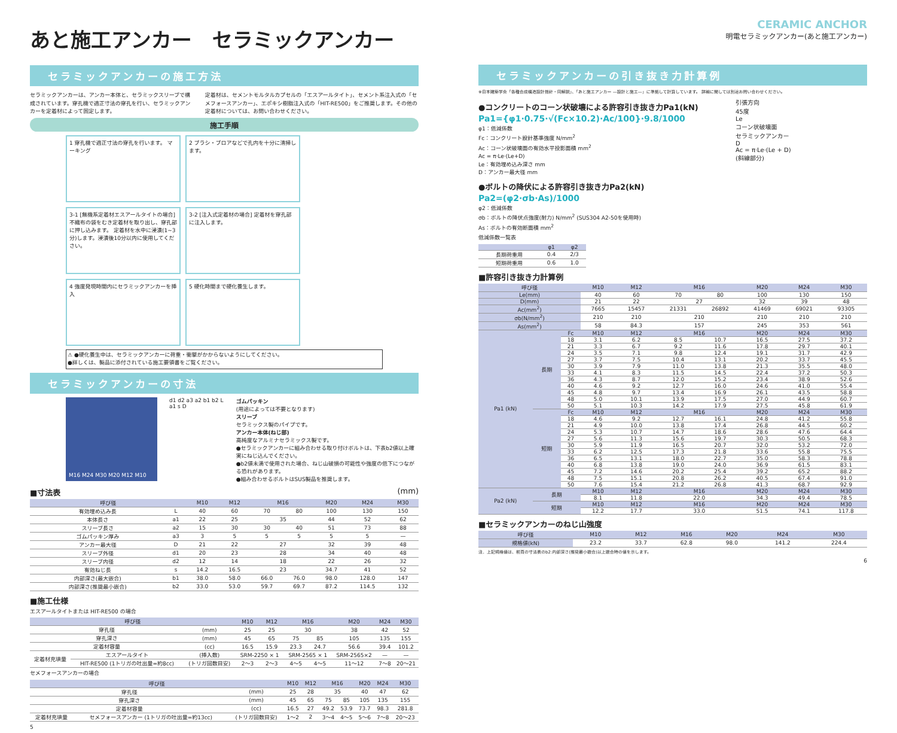あと施工アンカー　セラミックアンカー
セラミックアンカーの施工方法
セラミックアンカーは、アンカー本体と、セラミックスリーブで構成されています。穿孔機で適正寸法の穿孔を行い、セラミックアンカーを定着材によって固定します。
定着材は、セメントモルタルカプセルの「エスアールタイト」、セメント系注入式の「セメフォースアンカー」、エポキシ樹脂注入式の「HIT-RE500」をご推奨します。その他の定着材については、お問い合わせください。
施工手順
1 穿孔機で適正寸法の穿孔を行います。 マーキング
2 ブラシ・ブロアなどで孔内を十分に清掃します。
3-1 [無機系定着材エスアールタイトの場合] 不織布の袋をむき定着材を取り出し、穿孔部に押し込みます。 定着材を水中に浸漬(1~3分)します。浸漬後10分以内に使用してください。
3-2 [注入式定着材の場合] 定着材を穿孔部に注入します。
4 強度発現時間内にセラミックアンカーを挿入
5 硬化時間まで硬化養生します。
⚠ ●硬化養生中は、セラミックアンカーに荷重・衝撃がかからないようにしてください。
●詳しくは、製品に添付されている施工要領書をご覧ください。
セラミックアンカーの寸法
M16 M24 M30 M20 M12 M10
d1 d2 a3 a2 b1 b2 L a1 s D ゴムパッキン
(用途によっては不要となります)
スリーブ
セラミックス製のパイプです。
アンカー本体(ねじ部)
高純度なアルミナセラミックス製です。
●セラミックアンカーに組み合わせる取り付けボルトは、下表b2値以上確実にねじ込んでください。
●b2値未満で使用された場合、ねじ山破損の可能性や強度の低下につながる恐れがあります。
●組み合わせるボルトはSUS製品を推奨します。
■寸法表 (mm)
| 呼び径 | | M10 | M12 | M16 | | M20 | M24 | M30 |
| --- | --- | --- | --- | --- | --- | --- | --- | --- |
| 有効埋め込み長 | L | 40 | 60 | 70 | 80 | 100 | 130 | 150 |
| 本体長さ | a1 | 22 | 25 | 35 | | 44 | 52 | 62 |
| スリーブ長さ | a2 | 15 | 30 | 30 | 40 | 51 | 73 | 88 |
| ゴムパッキン厚み | a3 | 3 | 5 | 5 | 5 | 5 | 5 | — |
| アンカー最大径 | D | 21 | 22 | 27 | | 32 | 39 | 48 |
| スリーブ外径 | d1 | 20 | 23 | 28 | | 34 | 40 | 48 |
| スリーブ内径 | d2 | 12 | 14 | 18 | | 22 | 26 | 32 |
| 有効ねじ長 | s | 14.2 | 16.5 | 23 | | 34.7 | 41 | 52 |
| 内部深さ(最大嵌合) | b1 | 38.0 | 58.0 | 66.0 | 76.0 | 98.0 | 128.0 | 147 |
| 内部深さ(推奨最小嵌合) | b2 | 33.0 | 53.0 | 59.7 | 69.7 | 87.2 | 114.5 | 132 |
■施工仕様
エスアールタイトまたは HIT-RE500 の場合
| 呼び径 | | | M10 | M12 | M16 | | M20 | M24 | M30 |
| --- | --- | --- | --- | --- | --- | --- | --- | --- | --- |
| 穿孔径 | | (mm) | 25 | 25 | 30 | | 38 | 42 | 52 |
| 穿孔深さ | | (mm) | 45 | 65 | 75 | 85 | 105 | 135 | 155 |
| 定着材容量 | | (cc) | 16.5 | 15.9 | 23.3 | 24.7 | 56.6 | 39.4 | 101.2 |
| 定着材充填量 | エスアールタイト | (挿入数) | SRM-2250 × 1 | | SRM-2565 × 1 | | SRM-2565×2 | — | — |
| | HIT-RE500 (1トリガの吐出量=約8cc) | (トリガ回数目安) | 2～3 | 2～3 | 4～5 | 4～5 | 11～12 | 7～8 | 20～21 |
セメフォースアンカーの場合
| 呼び径 | | | M10 | M12 | M16 | | M20 | M24 | M30 |
| --- | --- | --- | --- | --- | --- | --- | --- | --- | --- |
| 穿孔径 | | (mm) | 25 | 28 | 35 | | 40 | 47 | 62 |
| 穿孔深さ | | (mm) | 45 | 65 | 75 | 85 | 105 | 135 | 155 |
| 定着材容量 | | (cc) | 16.5 | 27 | 49.2 | 53.9 | 73.7 | 98.3 | 281.8 |
| 定着材充填量 | セメフォースアンカー (1トリガの吐出量=約13cc) | (トリガ回数目安) | 1～2 | 2 | 3～4 | 4～5 | 5～6 | 7～8 | 20～23 |
5
CERAMIC ANCHOR
明電セラミックアンカー(あと施工アンカー)
セラミックアンカーの引き抜き力計算例
※日本建築学会「各種合成構造設計指針・同解説」、「あと施工アンカー —設計と施工—」に準拠して計算しています。 詳細に関しては別途お問い合わせください。
●コンクリートのコーン状破壊による許容引き抜き力Pa1(kN)
Pa1={φ1·0.75·√(Fc×10.2)·Ac/100}·9.8/1000
φ1：低減係数
Fc：コンクリート設計基準強度 N/mm<sup>2</sup>
Ac：コーン状破壊面の有効水平投影面積 mm<sup>2</sup>
Ac = π·Le·(Le+D)
Le：有効埋め込み深さ mm
D：アンカー最大径 mm
●ボルトの降伏による許容引き抜き力Pa2(kN)
Pa2=(φ2·σb·As)/1000
φ2：低減係数
σb：ボルトの降伏点強度(耐力) N/mm<sup>2</sup> (SUS304 A2-50を使用時)
As：ボルトの有効断面積 mm<sup>2</sup>
低減係数一覧表
| | φ1 | φ2 |
| --- | --- | --- |
| 長期荷重用 | 0.4 | 2/3 |
| 短期荷重用 | 0.6 | 1.0 |
引張方向
45度
Le
コーン状破壊面
セラミックアンカー
D
Ac = π·Le·(Le + D)
(斜線部分)
■許容引き抜き力計算例
| 呼び径 | | | M10 | M12 | M16 | | M20 | M24 | M30 |
| --- | --- | --- | --- | --- | --- | --- | --- | --- | --- |
| Le(mm) | | | 40 | 60 | 70 | 80 | 100 | 130 | 150 |
| D(mm) | | | 21 | 22 | 27 | | 32 | 39 | 48 |
| Ac(mm<sup>2</sup>) | | | 7665 | 15457 | 21331 | 26892 | 41469 | 69021 | 93305 |
| σb(N/mm<sup>2</sup>) | | | 210 | 210 | 210 | | 210 | 210 | 210 |
| As(mm<sup>2</sup>) | | | 58 | 84.3 | 157 | | 245 | 353 | 561 |
| Pa1 (kN) | 長期 | Fc | M10 | M12 | M16 | | M20 | M24 | M30 |
| | | 18 | 3.1 | 6.2 | 8.5 | 10.7 | 16.5 | 27.5 | 37.2 |
| | | 21 | 3.3 | 6.7 | 9.2 | 11.6 | 17.8 | 29.7 | 40.1 |
| | | 24 | 3.5 | 7.1 | 9.8 | 12.4 | 19.1 | 31.7 | 42.9 |
| | | 27 | 3.7 | 7.5 | 10.4 | 13.1 | 20.2 | 33.7 | 45.5 |
| | | 30 | 3.9 | 7.9 | 11.0 | 13.8 | 21.3 | 35.5 | 48.0 |
| | | 33 | 4.1 | 8.3 | 11.5 | 14.5 | 22.4 | 37.2 | 50.3 |
| | | 36 | 4.3 | 8.7 | 12.0 | 15.2 | 23.4 | 38.9 | 52.6 |
| | | 40 | 4.6 | 9.2 | 12.7 | 16.0 | 24.6 | 41.0 | 55.4 |
| | | 45 | 4.8 | 9.7 | 13.4 | 16.9 | 26.1 | 43.5 | 58.8 |
| | | 48 | 5.0 | 10.1 | 13.9 | 17.5 | 27.0 | 44.9 | 60.7 |
| | | 50 | 5.1 | 10.3 | 14.2 | 17.9 | 27.5 | 45.8 | 61.9 |
| | 短期 | Fc | M10 | M12 | M16 | | M20 | M24 | M30 |
| | | 18 | 4.6 | 9.2 | 12.7 | 16.1 | 24.8 | 41.2 | 55.8 |
| | | 21 | 4.9 | 10.0 | 13.8 | 17.4 | 26.8 | 44.5 | 60.2 |
| | | 24 | 5.3 | 10.7 | 14.7 | 18.6 | 28.6 | 47.6 | 64.4 |
| | | 27 | 5.6 | 11.3 | 15.6 | 19.7 | 30.3 | 50.5 | 68.3 |
| | | 30 | 5.9 | 11.9 | 16.5 | 20.7 | 32.0 | 53.2 | 72.0 |
| | | 33 | 6.2 | 12.5 | 17.3 | 21.8 | 33.6 | 55.8 | 75.5 |
| | | 36 | 6.5 | 13.1 | 18.0 | 22.7 | 35.0 | 58.3 | 78.8 |
| | | 40 | 6.8 | 13.8 | 19.0 | 24.0 | 36.9 | 61.5 | 83.1 |
| | | 45 | 7.2 | 14.6 | 20.2 | 25.4 | 39.2 | 65.2 | 88.2 |
| | | 48 | 7.5 | 15.1 | 20.8 | 26.2 | 40.5 | 67.4 | 91.0 |
| | | 50 | 7.6 | 15.4 | 21.2 | 26.8 | 41.3 | 68.7 | 92.9 |
| Pa2 (kN) | 長期 | | M10 | M12 | M16 | | M20 | M24 | M30 |
| | | | 8.1 | 11.8 | 22.0 | | 34.3 | 49.4 | 78.5 |
| | 短期 | | M10 | M12 | M16 | | M20 | M24 | M30 |
| | | | 12.2 | 17.7 | 33.0 | | 51.5 | 74.1 | 117.8 |
■セラミックアンカーのねじ山強度
| 呼び径 | M10 | M12 | M16 | M20 | M24 | M30 |
| --- | --- | --- | --- | --- | --- | --- |
| 規格値(kN) | 23.2 | 33.7 | 62.8 | 98.0 | 141.2 | 224.4 |
注．上記規格値は、前頁の寸法表のb2:内部深さ(推奨最小嵌合)以上嵌合時の値を示します。
6